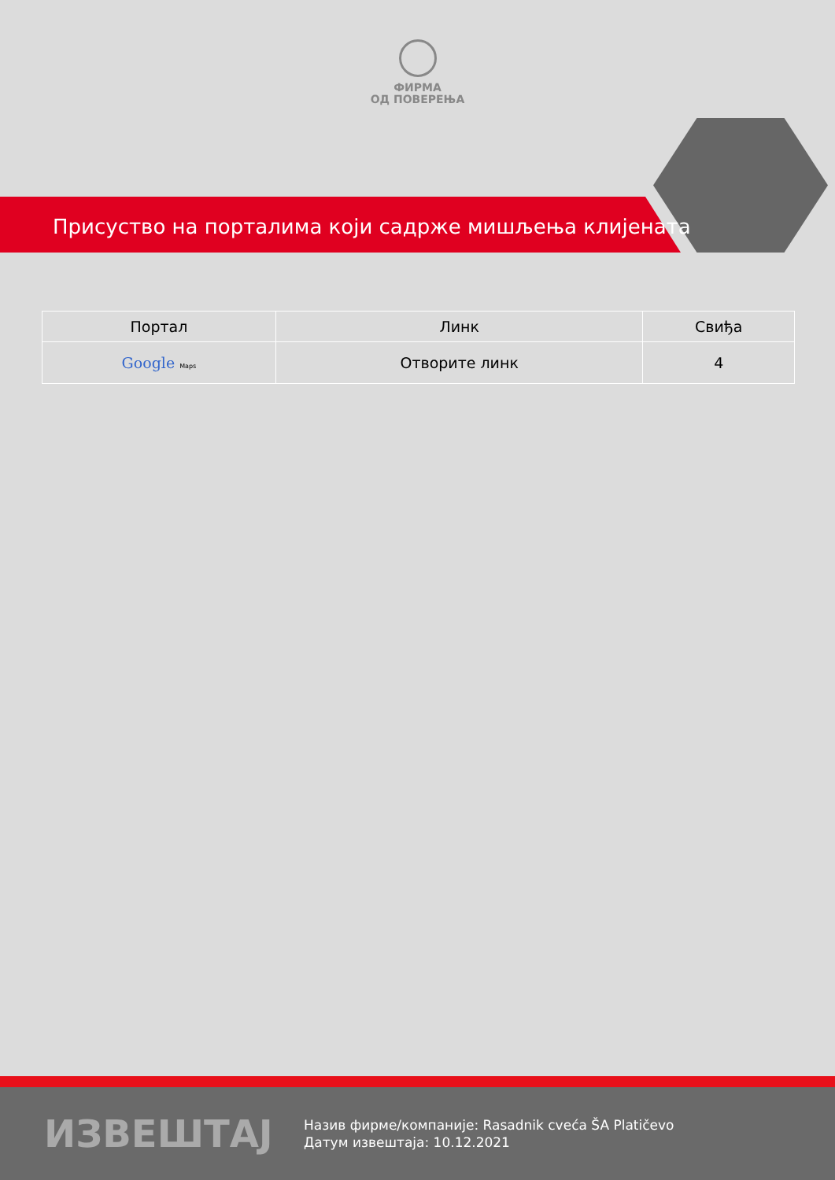ФИРМА
ОД ПОВЕРЕЊА
Присуство на порталима који садрже мишљења клијената
| Портал | Линк | Свиђа |
| --- | --- | --- |
| Google Maps | Отворите линк | 4 |
ИЗВЕШТАЈ
Назив фирме/компаније: Rasadnik cveća ŠA Platičevo
Датум извештаја: 10.12.2021